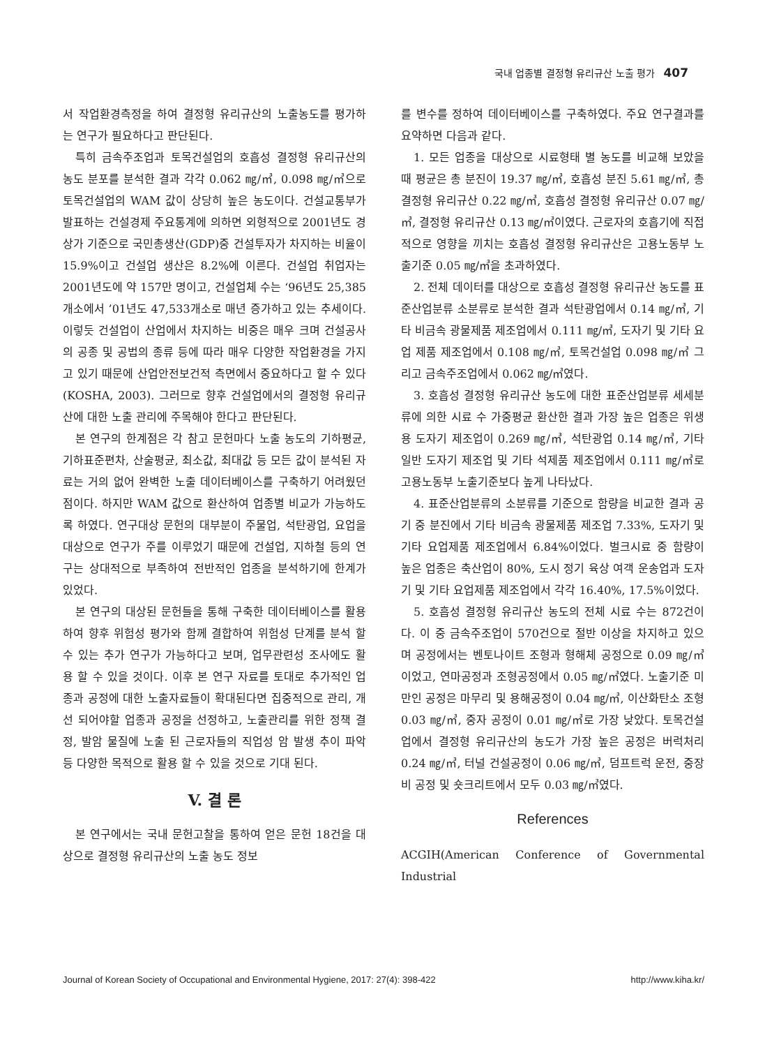국내 업종별 결정형 유리규산 노출 평가 407
서 작업환경측정을 하여 결정형 유리규산의 노출농도를 평가하는 연구가 필요하다고 판단된다.
특히 금속주조업과 토목건설업의 호흡성 결정형 유리규산의 농도 분포를 분석한 결과 각각 0.062 ㎎/㎥, 0.098 ㎎/㎥으로 토목건설업의 WAM 값이 상당히 높은 농도이다. 건설교통부가 발표하는 건설경제 주요통계에 의하면 외형적으로 2001년도 경상가 기준으로 국민총생산(GDP)중 건설투자가 차지하는 비율이 15.9%이고 건설업 생산은 8.2%에 이른다. 건설업 취업자는 2001년도에 약 157만 명이고, 건설업체 수는 ‘96년도 25,385개소에서 ’01년도 47,533개소로 매년 증가하고 있는 추세이다. 이렇듯 건설업이 산업에서 차지하는 비중은 매우 크며 건설공사의 공종 및 공법의 종류 등에 따라 매우 다양한 작업환경을 가지고 있기 때문에 산업안전보건적 측면에서 중요하다고 할 수 있다(KOSHA, 2003). 그러므로 향후 건설업에서의 결정형 유리규산에 대한 노출 관리에 주목해야 한다고 판단된다.
본 연구의 한계점은 각 참고 문헌마다 노출 농도의 기하평균, 기하표준편차, 산술평균, 최소값, 최대값 등 모든 값이 분석된 자료는 거의 없어 완벽한 노출 데이터베이스를 구축하기 어려웠던 점이다. 하지만 WAM 값으로 환산하여 업종별 비교가 가능하도록 하였다. 연구대상 문헌의 대부분이 주물업, 석탄광업, 요업을 대상으로 연구가 주를 이루었기 때문에 건설업, 지하철 등의 연구는 상대적으로 부족하여 전반적인 업종을 분석하기에 한계가 있었다.
본 연구의 대상된 문헌들을 통해 구축한 데이터베이스를 활용하여 향후 위험성 평가와 함께 결합하여 위험성 단계를 분석 할 수 있는 추가 연구가 가능하다고 보며, 업무관련성 조사에도 활용 할 수 있을 것이다. 이후 본 연구 자료를 토대로 추가적인 업종과 공정에 대한 노출자료들이 확대된다면 집중적으로 관리, 개선 되어야할 업종과 공정을 선정하고, 노출관리를 위한 정책 결정, 발암 물질에 노출 된 근로자들의 직업성 암 발생 추이 파악 등 다양한 목적으로 활용 할 수 있을 것으로 기대 된다.
V. 결 론
본 연구에서는 국내 문헌고찰을 통하여 얻은 문헌 18건을 대상으로 결정형 유리규산의 노출 농도 정보
를 변수를 정하여 데이터베이스를 구축하였다. 주요 연구결과를 요약하면 다음과 같다.
1. 모든 업종을 대상으로 시료형태 별 농도를 비교해 보았을 때 평균은 총 분진이 19.37 ㎎/㎥, 호흡성 분진 5.61 ㎎/㎥, 총 결정형 유리규산 0.22 ㎎/㎥, 호흡성 결정형 유리규산 0.07 ㎎/㎥, 결정형 유리규산 0.13 ㎎/㎥이였다. 근로자의 호흡기에 직접적으로 영향을 끼치는 호흡성 결정형 유리규산은 고용노동부 노출기준 0.05 ㎎/㎥을 초과하였다.
2. 전체 데이터를 대상으로 호흡성 결정형 유리규산 농도를 표준산업분류 소분류로 분석한 결과 석탄광업에서 0.14 ㎎/㎥, 기타 비금속 광물제품 제조업에서 0.111 ㎎/㎥, 도자기 및 기타 요업 제품 제조업에서 0.108 ㎎/㎥, 토목건설업 0.098 ㎎/㎥ 그리고 금속주조업에서 0.062 ㎎/㎥였다.
3. 호흡성 결정형 유리규산 농도에 대한 표준산업분류 세세분류에 의한 시료 수 가중평균 환산한 결과 가장 높은 업종은 위생용 도자기 제조업이 0.269 ㎎/㎥, 석탄광업 0.14 ㎎/㎥, 기타 일반 도자기 제조업 및 기타 석제품 제조업에서 0.111 ㎎/㎥로 고용노동부 노출기준보다 높게 나타났다.
4. 표준산업분류의 소분류를 기준으로 함량을 비교한 결과 공기 중 분진에서 기타 비금속 광물제품 제조업 7.33%, 도자기 및 기타 요업제품 제조업에서 6.84%이었다. 벌크시료 중 함량이 높은 업종은 축산업이 80%, 도시 정기 육상 여객 운송업과 도자기 및 기타 요업제품 제조업에서 각각 16.40%, 17.5%이었다.
5. 호흡성 결정형 유리규산 농도의 전체 시료 수는 872건이다. 이 중 금속주조업이 570건으로 절반 이상을 차지하고 있으며 공정에서는 벤토나이트 조형과 형해체 공정으로 0.09 ㎎/㎥이었고, 연마공정과 조형공정에서 0.05 ㎎/㎥였다. 노출기준 미만인 공정은 마무리 및 용해공정이 0.04 ㎎/㎥, 이산화탄소 조형 0.03 ㎎/㎥, 중자 공정이 0.01 ㎎/㎥로 가장 낮았다. 토목건설업에서 결정형 유리규산의 농도가 가장 높은 공정은 버럭처리 0.24 ㎎/㎥, 터널 건설공정이 0.06 ㎎/㎥, 덤프트럭 운전, 중장비 공정 및 숏크리트에서 모두 0.03 ㎎/㎥였다.
References
ACGIH(American Conference of Governmental Industrial
Journal of Korean Society of Occupational and Environmental Hygiene, 2017: 27(4): 398-422 http://www.kiha.kr/